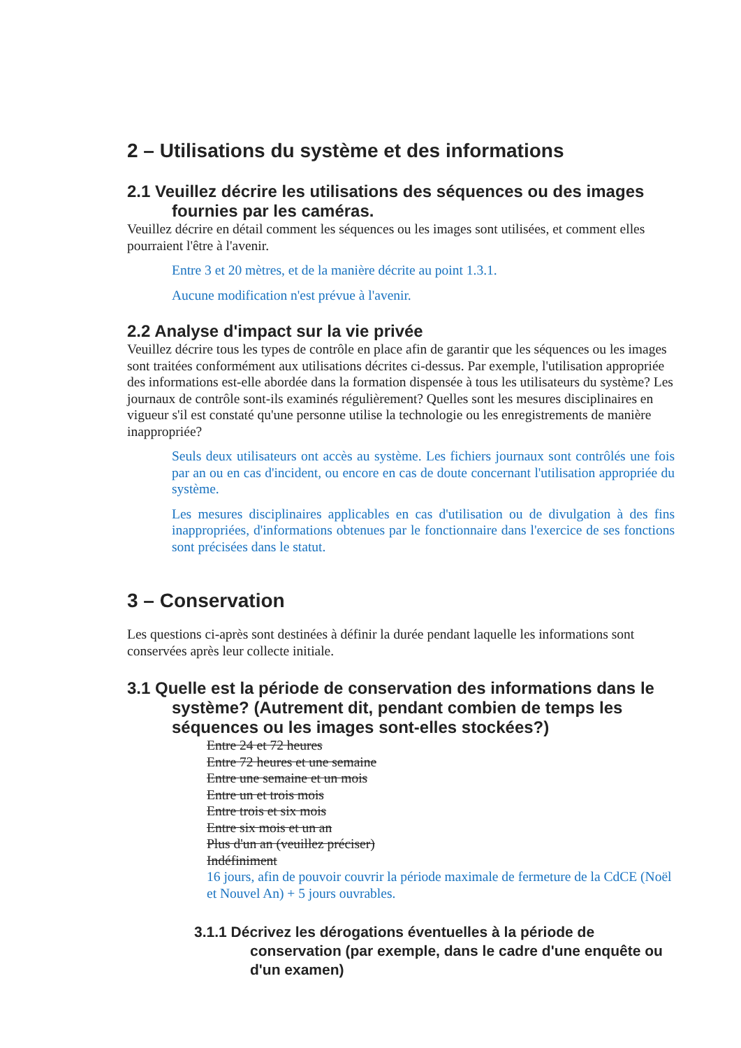2 – Utilisations du système et des informations
2.1 Veuillez décrire les utilisations des séquences ou des images fournies par les caméras.
Veuillez décrire en détail comment les séquences ou les images sont utilisées, et comment elles pourraient l'être à l'avenir.
Entre 3 et 20 mètres, et de la manière décrite au point 1.3.1.
Aucune modification n'est prévue à l'avenir.
2.2 Analyse d'impact sur la vie privée
Veuillez décrire tous les types de contrôle en place afin de garantir que les séquences ou les images sont traitées conformément aux utilisations décrites ci-dessus. Par exemple, l'utilisation appropriée des informations est-elle abordée dans la formation dispensée à tous les utilisateurs du système? Les journaux de contrôle sont-ils examinés régulièrement? Quelles sont les mesures disciplinaires en vigueur s'il est constaté qu'une personne utilise la technologie ou les enregistrements de manière inappropriée?
Seuls deux utilisateurs ont accès au système. Les fichiers journaux sont contrôlés une fois par an ou en cas d'incident, ou encore en cas de doute concernant l'utilisation appropriée du système.
Les mesures disciplinaires applicables en cas d'utilisation ou de divulgation à des fins inappropriées, d'informations obtenues par le fonctionnaire dans l'exercice de ses fonctions sont précisées dans le statut.
3 – Conservation
Les questions ci-après sont destinées à définir la durée pendant laquelle les informations sont conservées après leur collecte initiale.
3.1 Quelle est la période de conservation des informations dans le système? (Autrement dit, pendant combien de temps les séquences ou les images sont-elles stockées?)
Entre 24 et 72 heures
Entre 72 heures et une semaine
Entre une semaine et un mois
Entre un et trois mois
Entre trois et six mois
Entre six mois et un an
Plus d'un an (veuillez préciser)
Indéfiniment
16 jours, afin de pouvoir couvrir la période maximale de fermeture de la CdCE (Noël et Nouvel An) + 5 jours ouvrables.
3.1.1 Décrivez les dérogations éventuelles à la période de conservation (par exemple, dans le cadre d'une enquête ou d'un examen)